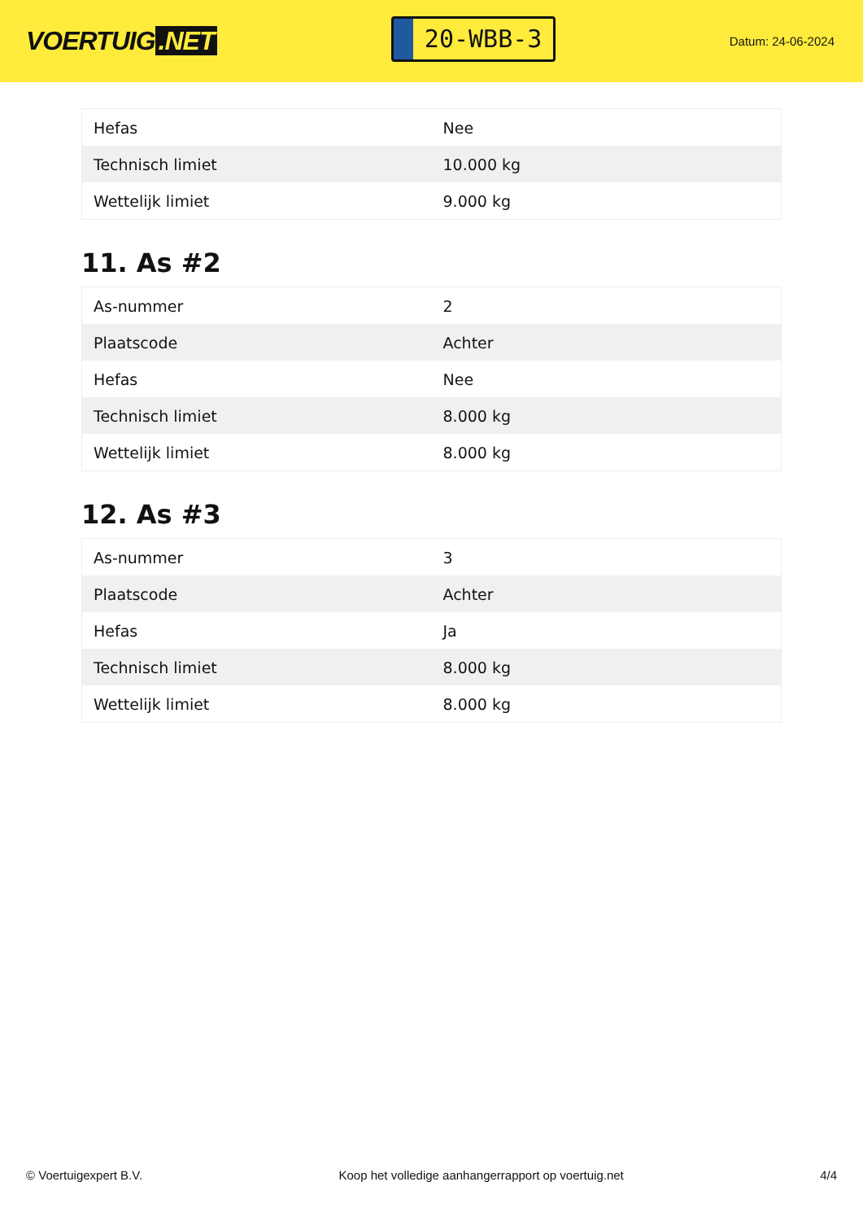VOERTUIG.NET
20-WBB-3
Datum: 24-06-2024
| Hefas | Nee |
| Technisch limiet | 10.000 kg |
| Wettelijk limiet | 9.000 kg |
11. As #2
| As-nummer | 2 |
| Plaatscode | Achter |
| Hefas | Nee |
| Technisch limiet | 8.000 kg |
| Wettelijk limiet | 8.000 kg |
12. As #3
| As-nummer | 3 |
| Plaatscode | Achter |
| Hefas | Ja |
| Technisch limiet | 8.000 kg |
| Wettelijk limiet | 8.000 kg |
© Voertuigexpert B.V. Koop het volledige aanhangerrapport op voertuig.net 4/4